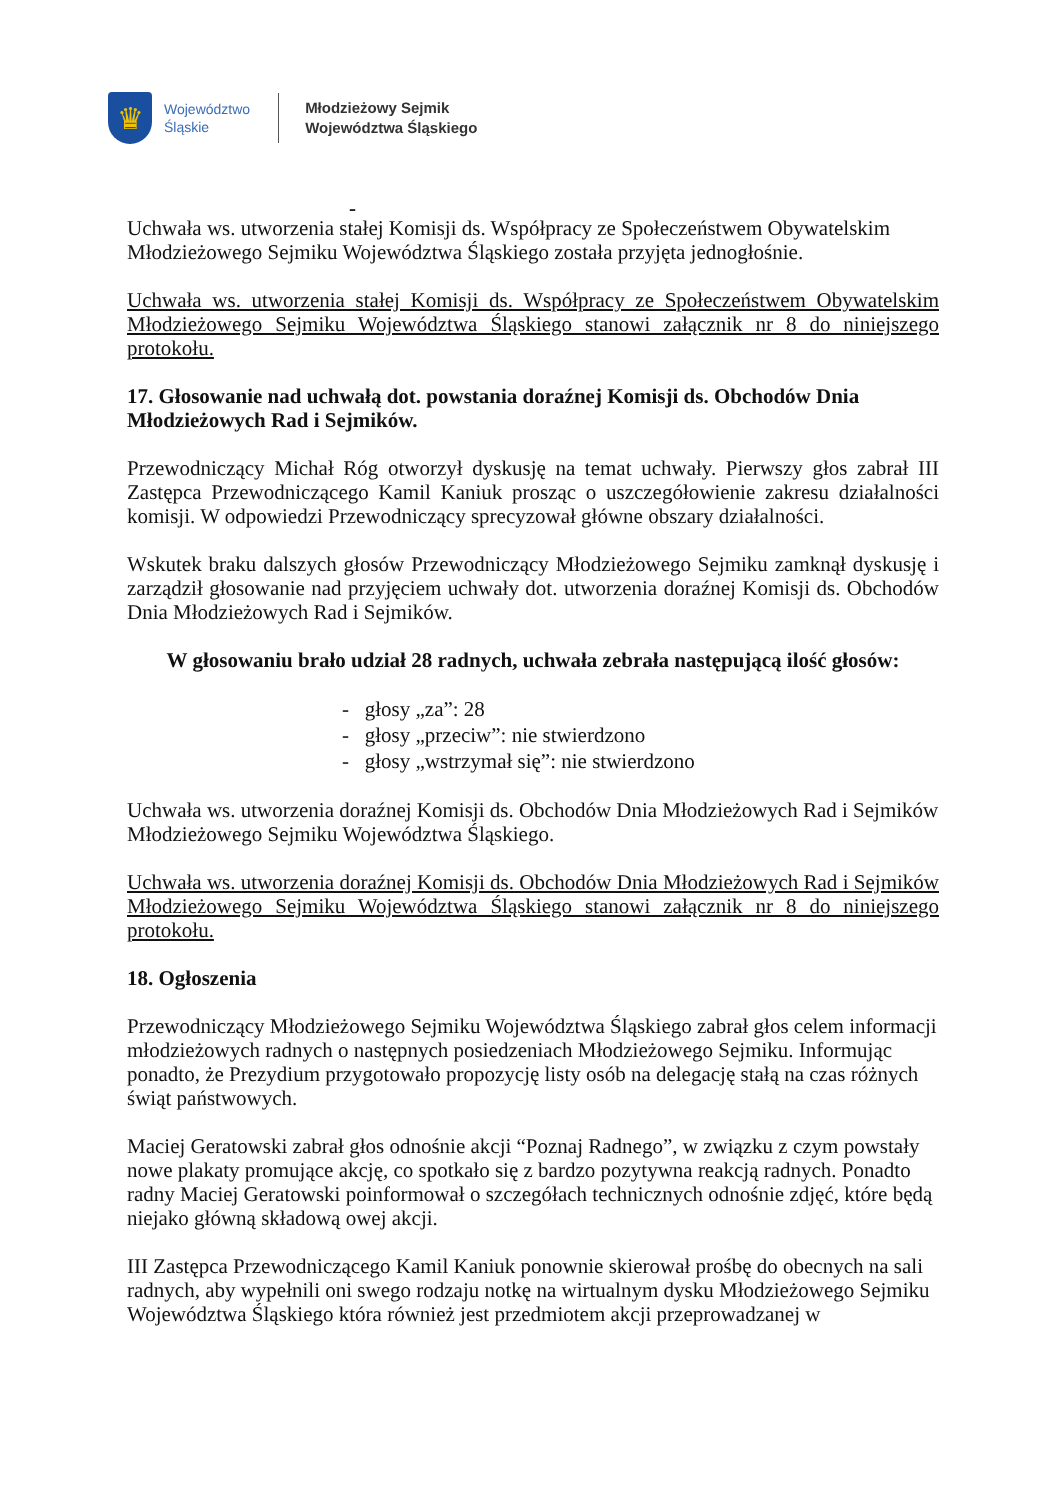♛
Województwo
Śląskie
Młodzieżowy Sejmik
Województwa Śląskiego
-
Uchwała ws. utworzenia stałej Komisji ds. Współpracy ze Społeczeństwem Obywatelskim Młodzieżowego Sejmiku Województwa Śląskiego została przyjęta jednogłośnie.
Uchwała ws. utworzenia stałej Komisji ds. Współpracy ze Społeczeństwem Obywatelskim Młodzieżowego Sejmiku Województwa Śląskiego stanowi załącznik nr 8 do niniejszego protokołu.
17. Głosowanie nad uchwałą dot. powstania doraźnej Komisji ds. Obchodów Dnia Młodzieżowych Rad i Sejmików.
Przewodniczący Michał Róg otworzył dyskusję na temat uchwały. Pierwszy głos zabrał III Zastępca Przewodniczącego Kamil Kaniuk prosząc o uszczegółowienie zakresu działalności komisji. W odpowiedzi Przewodniczący sprecyzował główne obszary działalności.
Wskutek braku dalszych głosów Przewodniczący Młodzieżowego Sejmiku zamknął dyskusję i zarządził głosowanie nad przyjęciem uchwały dot. utworzenia doraźnej Komisji ds. Obchodów Dnia Młodzieżowych Rad i Sejmików.
W głosowaniu brało udział 28 radnych, uchwała zebrała następującą ilość głosów:
- głosy „za”: 28
- głosy „przeciw”: nie stwierdzono
- głosy „wstrzymał się”: nie stwierdzono
Uchwała ws. utworzenia doraźnej Komisji ds. Obchodów Dnia Młodzieżowych Rad i Sejmików Młodzieżowego Sejmiku Województwa Śląskiego.
Uchwała ws. utworzenia doraźnej Komisji ds. Obchodów Dnia Młodzieżowych Rad i Sejmików Młodzieżowego Sejmiku Województwa Śląskiego stanowi załącznik nr 8 do niniejszego protokołu.
18. Ogłoszenia
Przewodniczący Młodzieżowego Sejmiku Województwa Śląskiego zabrał głos celem informacji młodzieżowych radnych o następnych posiedzeniach Młodzieżowego Sejmiku. Informując ponadto, że Prezydium przygotowało propozycję listy osób na delegację stałą na czas różnych świąt państwowych.
Maciej Geratowski zabrał głos odnośnie akcji “Poznaj Radnego”, w związku z czym powstały nowe plakaty promujące akcję, co spotkało się z bardzo pozytywna reakcją radnych. Ponadto radny Maciej Geratowski poinformował o szczegółach technicznych odnośnie zdjęć, które będą niejako główną składową owej akcji.
III Zastępca Przewodniczącego Kamil Kaniuk ponownie skierował prośbę do obecnych na sali radnych, aby wypełnili oni swego rodzaju notkę na wirtualnym dysku Młodzieżowego Sejmiku Województwa Śląskiego która również jest przedmiotem akcji przeprowadzanej w